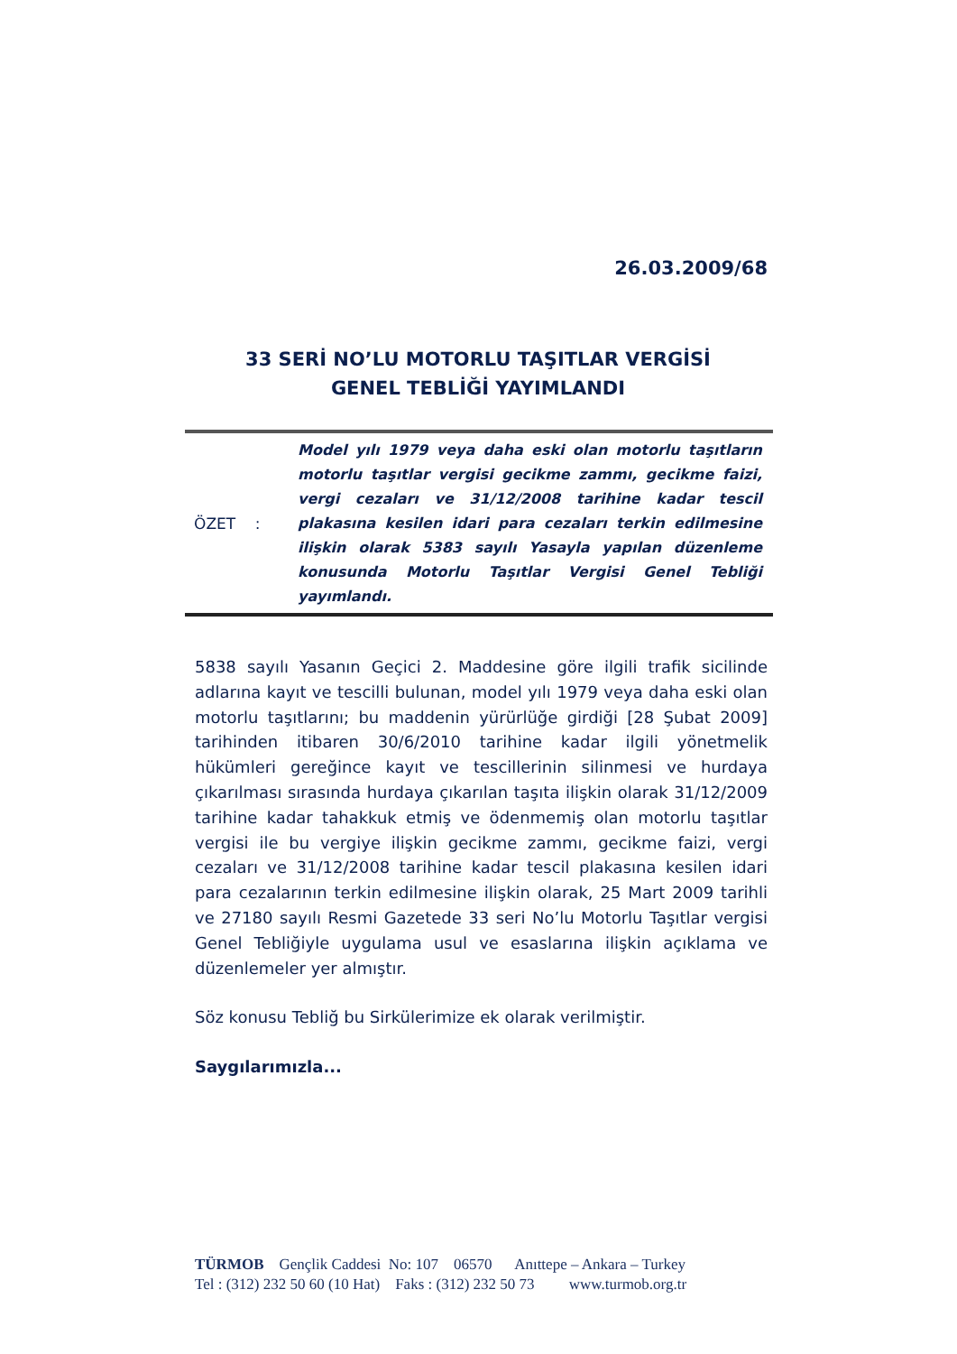26.03.2009/68
33 SERİ NO’LU MOTORLU TAŞITLAR VERGİSİ
GENEL TEBLİĞİ YAYIMLANDI
ÖZET :
Model yılı 1979 veya daha eski olan motorlu taşıtların motorlu taşıtlar vergisi gecikme zammı, gecikme faizi, vergi cezaları ve 31/12/2008 tarihine kadar tescil plakasına kesilen idari para cezaları terkin edilmesine ilişkin olarak 5383 sayılı Yasayla yapılan düzenleme konusunda Motorlu Taşıtlar Vergisi Genel Tebliği yayımlandı.
5838 sayılı Yasanın Geçici 2. Maddesine göre ilgili trafik sicilinde adlarına kayıt ve tescilli bulunan, model yılı 1979 veya daha eski olan motorlu taşıtlarını; bu maddenin yürürlüğe girdiği [28 Şubat 2009] tarihinden itibaren 30/6/2010 tarihine kadar ilgili yönetmelik hükümleri gereğince kayıt ve tescillerinin silinmesi ve hurdaya çıkarılması sırasında hurdaya çıkarılan taşıta ilişkin olarak 31/12/2009 tarihine kadar tahakkuk etmiş ve ödenmemiş olan motorlu taşıtlar vergisi ile bu vergiye ilişkin gecikme zammı, gecikme faizi, vergi cezaları ve 31/12/2008 tarihine kadar tescil plakasına kesilen idari para cezalarının terkin edilmesine ilişkin olarak, 25 Mart 2009 tarihli ve 27180 sayılı Resmi Gazetede 33 seri No’lu Motorlu Taşıtlar vergisi Genel Tebliğiyle uygulama usul ve esaslarına ilişkin açıklama ve düzenlemeler yer almıştır.
Söz konusu Tebliğ bu Sirkülerimize ek olarak verilmiştir.
Saygılarımızla...
TÜRMOB Gençlik Caddesi No: 107 06570 Anıttepe – Ankara – Turkey Tel : (312) 232 50 60 (10 Hat) Faks : (312) 232 50 73 www.turmob.org.tr